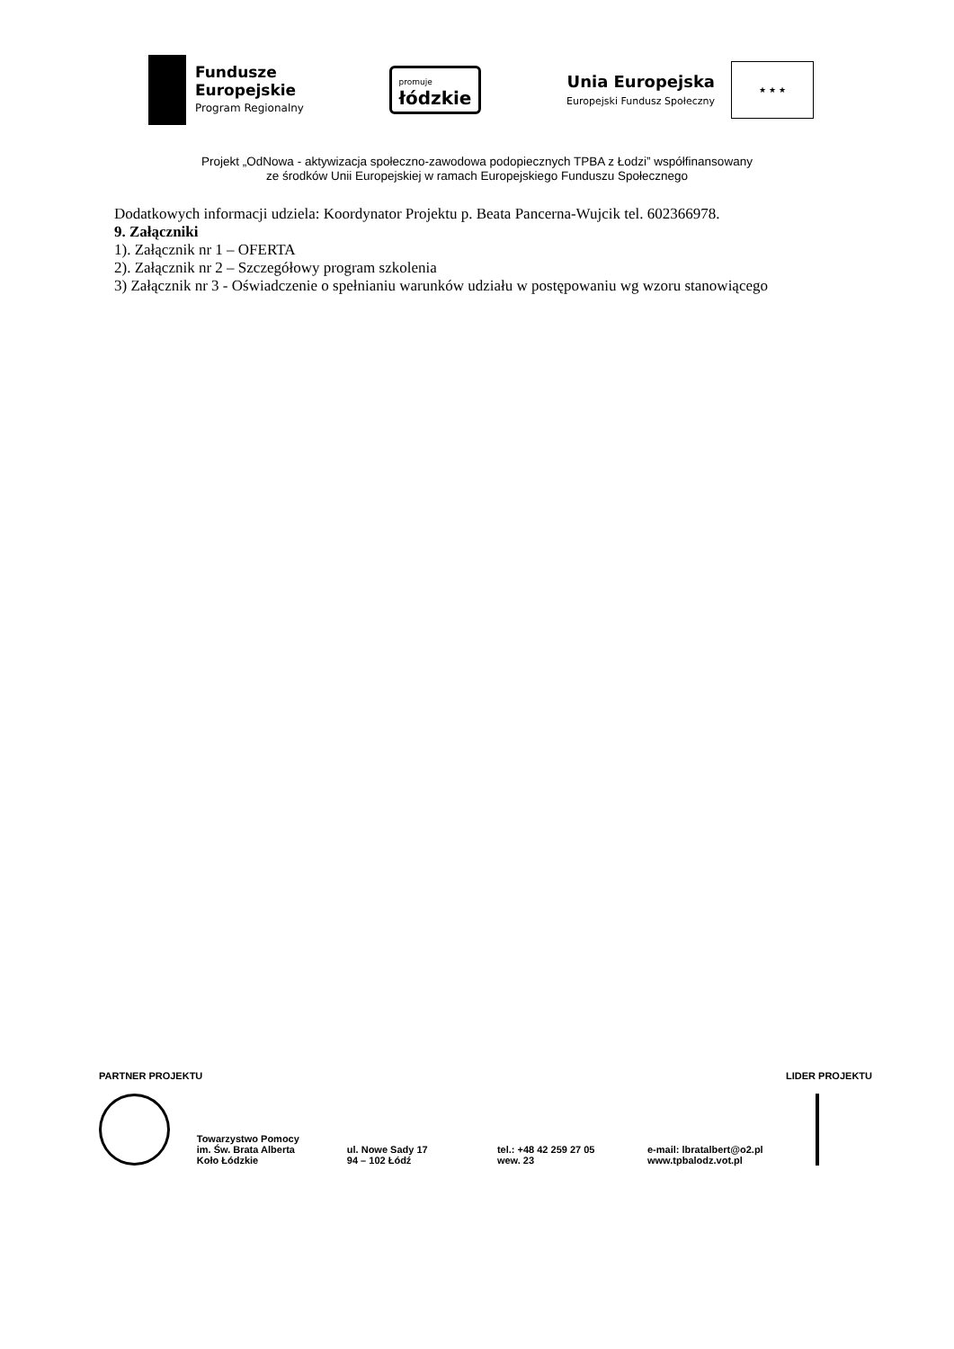Fundusze
Europejskie
Program Regionalny
promuje
łódzkie
Unia Europejska
Europejski Fundusz Społeczny
★ ★ ★
Projekt „OdNowa - aktywizacja społeczno-zawodowa podopiecznych TPBA z Łodzi” współfinansowany
ze środków Unii Europejskiej w ramach Europejskiego Funduszu Społecznego
Dodatkowych informacji udziela: Koordynator Projektu p. Beata Pancerna-Wujcik tel. 602366978.
9. Załączniki
1). Załącznik nr 1 – OFERTA
2). Załącznik nr 2 – Szczegółowy program szkolenia
3) Załącznik nr 3 - Oświadczenie o spełnianiu warunków udziału w postępowaniu wg wzoru stanowiącego
PARTNER PROJEKTU LIDER PROJEKTU
Towarzystwo Pomocy
im. Św. Brata Alberta
Koło Łódzkie
ul. Nowe Sady 17
94 – 102 Łódź
tel.: +48 42 259 27 05
wew. 23
e-mail: lbratalbert@o2.pl
www.tpbalodz.vot.pl